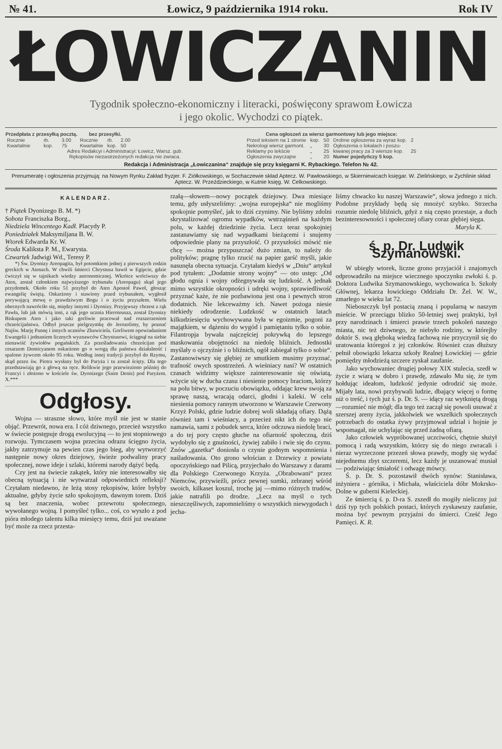№ 41. Łowicz, 9 października 1914 roku. Rok IV
ŁOWICZANIN
Tygodnik społeczno-ekonomiczny i literacki, poświęcony sprawom Łowicza
i jego okolic. Wychodzi co piątek.
| Przedpłata z przesyłką pocztą. | | | bez przesyłki. | | |
| --- | --- | --- | --- | --- | --- |
| Rocznie | rb. | 3.00 | Rocznie | rb. | 2.00 |
| Kwartalnie | kop. | 75 | Kwartalnie | kop. | 50 |
Adres Redakcyi i Administracyi: Łowicz, Warsz. gub.
Rękopisów niezastrzeżonych redakcja nie zwraca.
| Cena ogłoszeń za wiersz garmontowy lub jego miejsce: | | | | |
| --- | --- | --- | --- | --- |
| Przed tekstem na 1 stronie | kop. | 50 | Drobne ogłoszenia za wyraz kop. | 2 |
| Nekrologi wiersz garmont. | „ | 30 | Ogłoszenia o lokalach i poszu- | |
| Reklamy po tekście | „ | 25 | kiwanej pracy za 3 wiersze kop. | 25 |
| Ogłoszenia zwyczajne | „ | 20 | Numer pojedyńczy 5 kop. | |
Redakcja i Administracja „Łowiczanina“ znajduje się przy księgarni K. Rybackiego. Telefon № 42.
Prenumeratę i ogłoszenia przyjmują: na Nowym Rynku Zakład fryzjer. F. Ziółkowskiego, w Sochaczewie skład Aptecz. W. Pawłowskiego, w Skierniewicach księgar. W. Zielińskiego, w Zychlinie skład Aptecz. W. Przeździeckiego, w Kutnie księg. W. Celkowskiego.
KALENDARZ.
† Piątek Dyonizego B. M. *)
Sobota Franciszka Borg.,
Niedziela Wincentego Kadł. Placydy P.
Poniedziałek Maksymiljana B. W.
Wtorek Edwarda Kr. W.
Środa Kaliksta P. M., Ewarysta.
Czwartek Jadwigi Wd., Teresy P.
*) Św. Dyonizy Areopagita, był potomkiem jednej z pierwszych rodzin greckich w Atenach. W chwili śmierci Chrystusa bawił w Egipcie, gdzie ćwiczył się w tajnikach wiedzy astronomicznej. Wkrótce wróciwszy do Aten, został członkiem najwyższego trybunału (Areopagu) skąd jego przydomek. Około roku 51 przybył do Aten Apostoł Paweł, głosząc ewangelię świętą. Oskarżony i stawiony przed trybunałem, wygłosił porywającą mowę o prawdziwym Bogu i o życiu przyszłem. Wielu obecnych nawróciło się, między innymi i Dyonizy. Przyjęwszy chrzest z rąk Pawła, lub jak mówią inni, z rąk jego ucznia Hieroteusza, został Dyonizy Biskupem Aten i jako taki gorliwie pracował nad rozszerzeniem chrześcijaństwa. Odbył jeszcze pielgrzymkę do Jerozolimy, by poznać Najśw. Marję Pannę i innych uczniów Zbawiciela. Gorliwem opowiadaniem Ewangelii i jednaniem licznych wyznawców Chrystusowi, ściągnął na siebie nienawiść żywiołów pogańskich. Za prześladowania chrześcijan pod cesarzem Domicyanem oskarżono go o wrogą dla państwa działalność i spalono żywcem około 95 roku. Według innej tradycji przybył do Rzymu, skąd przez św. Piotra wysłany był do Paryża i tu został ścięty. Dla tego przedstawiają go z głową na ręce. Relikwie jego przewieziono później do Francyi i złożono w kościele św. Dyonizego (Saint Denis) pod Paryżem. X.***
Odgłosy.
Wojna — straszne słowo, które myśl nie jest w stanie objąć. Przewrót, nowa era. I cóż dziwnego, przecież wszystko w świecie postępuje drogą ewolucyjną — to jest stopniowego rozwoju. Tymczasem wojna przecina odrazu ścięgno życia, jakby zatrzymuje na pewien czas jego bieg, aby wytworzyć następnie nowy okres dziejowy, świeże podwaliny pracy społecznej, nowe ideje i szlaki, któremi narody dążyć będą.
Czy jest na świecie zakątek, który nie interesowałby się obecną sytuacją i nie wytwarzał odpowiednich refleksji? Czytałam niedawno, że leżą stosy rękopisów, które byłyby aktualne, gdyby życie szło spokojnym, dawnym torem. Dziś są bez znaczenia, wobec przewrotu społecznego, wywołanego wojną. I pomyśleć tylko... coś, co wyszło z pod pióra młodego talentu kilka miesięcy temu, dziś już uważane być może za rzecz przesta-
rzałą—słowem—nowy początek dziejowy. Dwa miesiące temu, gdy usłyszeliśmy: „wojna europejska“ nie mogliśmy spokojnie pomyśleć, jak to dziś czynimy. Nie byliśmy zdolni skrystalizować ogromu wypadków, wstrząśnień na każdym polu, w każdej dziedzinie życia. Lecz teraz spokojniej zastanawiamy się nad wypadkami bieżącemi i snujemy odpowiednie plany na przyszłość. O przyszłości mówić nie chcę — można przypuszczać dużo zmian, to należy do polityków; pragnę tylko rzucić na papier garść myśli, jakie nasunęła obecna sytuacja. Czytałam kiedyś w „Dniu“ artykuł pod tytułem: „Dodatnie strony wojny“ — oto ustęp: „Od głodu ognia i wojny odżegnywała się ludzkość. A jednak mimo wszystkie okropności i udręki wojny, sprawiedliwość przyznać każe, że nie pozbawiona jest ona i pewnych stron dodatnich. Nie lekceważmy ich. Nawet pożoga niesie niekiedy odrodzenie. Ludzkość w ostatnich latach kilkudziesięciu wychowywana była w egoizmie, pogoni za majątkiem, w dążeniu do wygód i pamiętaniu tylko o sobie. Filantropja bywała najczęściej pokrywką do lepszego maskowania obojętności na niedolę bliźnich. Jednostki myślały o ojczyźnie i o bliźnich, ogół zabiegał tylko o sobie“. Zastanowiwszy się głębiej ze smutkiem musimy przyznać, trafność owych spostrzeżeń. A wieśniacy nasi? W ostatnich czasach widzimy większe zainteresowanie się oświatą, wżycie się w ducha czasu i niesienie pomocy braciom, którzy na polu bitwy, w poczuciu obowiązku, oddając krew swoją za sprawę naszą, wracają odarci, głodni i kaleki. W celu niesienia pomocy rannym utworzono w Warszawie Czerwony Krzyż Polski, gdzie ludzie dobrej woli składają ofiary. Dążą również tam i wieśniacy, a przecież nikt ich do tego nie namawia, sami z pobudek serca, które odczuwa niedolę braci, a do tej pory często głuche na ofiarność społeczną, dziś wydobyło się z gnuśności, żywiej zabiło i rwie się do czynu. Znów „gazetka“ doniosła o czynie godnym wspomnienia i naśladowania. Oto grono włościan z Drzewicy z powiatu opoczyńskiego nad Pilicą, przyjechało do Warszawy z darami dla Polskiego Czerwonego Krzyża. „Obrabowani“ przez Niemców, przywieźli, prócz pewnej sumki, zebranej wśród swoich, kilkaset koszul, trochę jaj —mimo różnych trudów, jakie natrafili po drodze. „Lecz na myśl o tych nieszczęśliwych, zapomnieliśmy o wszystkich niewygodach i jecha-
liśmy chwacko ku naszej Warszawie“, słowa jednego z nich. Podobne przykłady będą się mnożyć szybko. Strzecha rozumie niedolę bliźnich, gdyż z nią często przestaje, a duch bezinteresowności i społecznej ofiary coraz głębiej sięga.
Maryla K.
ś. p. Dr. Ludwik Szymanowski.
W ubiegły wtorek, liczne grono przyjaciół i znajomych odprowadziło na miejsce wiecznego spoczynku zwłoki ś. p. Doktora Ludwika Szymanowskiego, wychowańca b. Szkoły Głównej, lekarza łowickiego Oddziału Dr. Żel. W. W., zmarłego w wieku lat 72.
Nieboszczyk był postacią znaną i popularną w naszym mieście. W przeciągu blizko 50-letniej swej praktyki, był przy narodzinach i śmierci prawie trzech pokoleń naszego miasta, nic też dziwnego, że niebyło rodziny, w którejby doktór S. swą głęboką wiedzą fachową nie przyczynił się do uratowania któregoś z jej członków. Również czas dłuższy pełnił obowiązki lekarza szkoły Realnej Łowickiej — gdzie pomiędzy młodzieżą szczere zyskał zaufanie.
Jako wychowaniec drugiej połowy XIX stulecia, szedł w życie z wiarą w dobro i prawdę, zdawało Mu się, że tym hołdując ideałom, ludzkość jedynie odrodzić się może. Mijały lata, nowi przybywali ludzie, dbający więcej o formę niż o treść, i tych już ś. p. Dr. S. — idący raz wytkniętą drogą—rozumieć nie mógł; dla tego też zaczął się powoli usuwać z szerszej areny życia, jakkolwiek we wszelkich społecznych potrzebach do ostatka żywy przyjmował udział i hojnie je wspomagał, nie uchylając się przed żadną ofiarą.
Jako człowiek wypróbowanej uczciwości, chętnie służył pomocą i radą wszystkim, którzy się do niego zwracali i nieraz wyrzeczone przezeń słowa prawdy, mogły się wydać niejednemu zbyt szczeremi, lecz każdy je uszanować musiał — podziwiając śmiałość i odwagę mówcy.
Ś. p. Dr. S. pozostawił dwóch synów: Stanisława, inżyniera - górnika, i Michała, właściciela dóbr Mokrsko-Dolne w guberni Kieleckiej.
Ze śmiercią ś. p. D-ra S. zszedł do mogiły nieliczny już dziś typ tych polskich postaci, których zyskawszy zaufanie, można być pewnym przyjaźni do śmierci. Cześć Jego Pamięci. K. R.